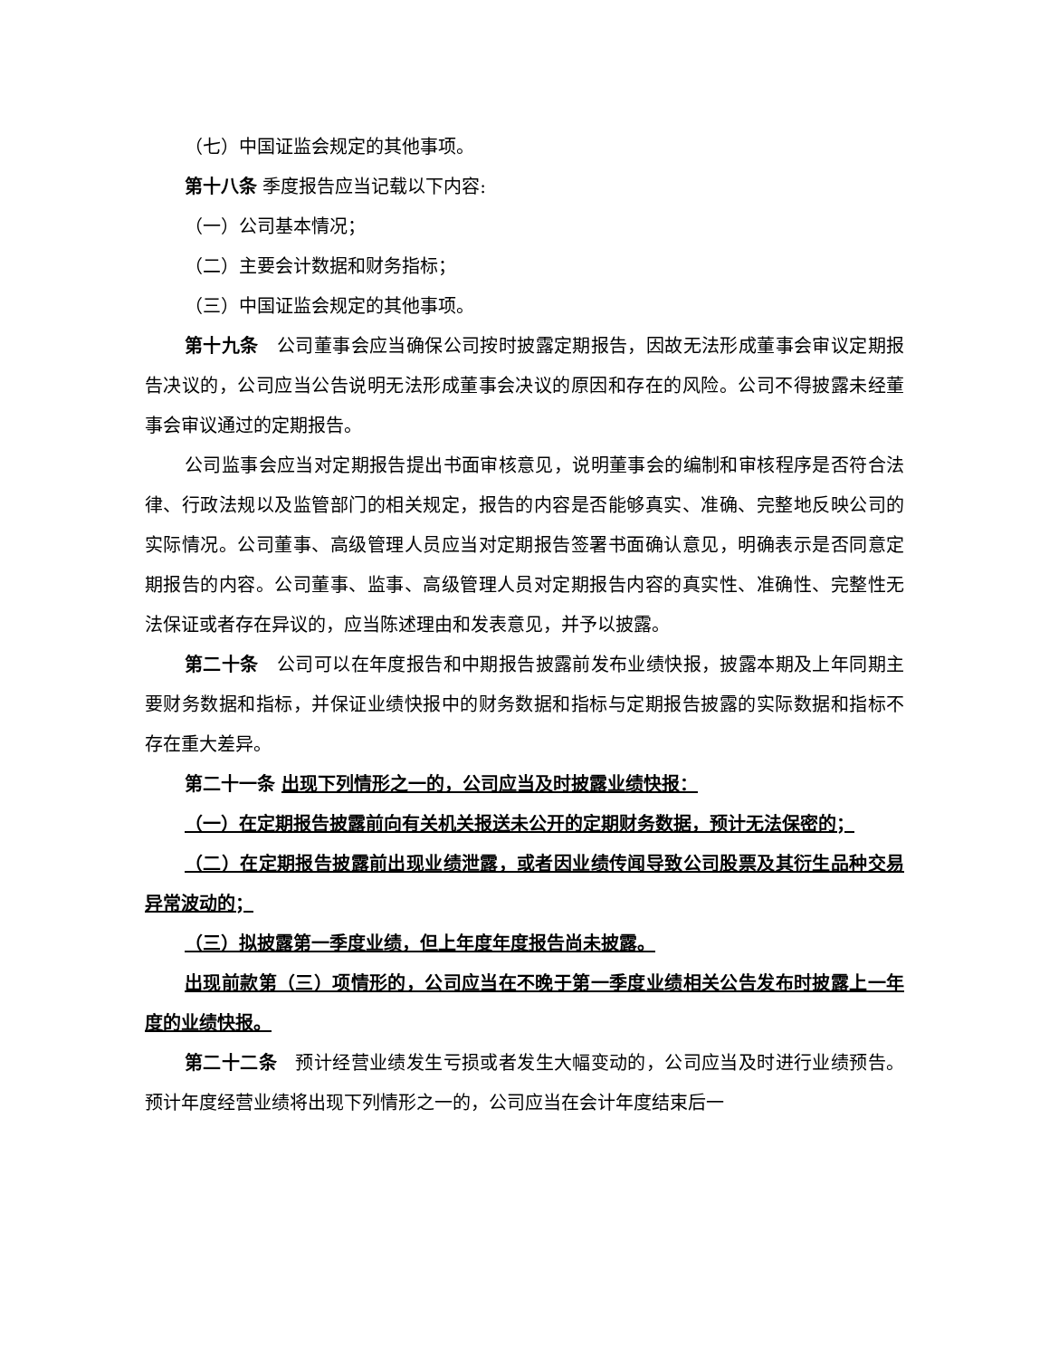（七）中国证监会规定的其他事项。
第十八条 季度报告应当记载以下内容:
（一）公司基本情况；
（二）主要会计数据和财务指标；
（三）中国证监会规定的其他事项。
第十九条　公司董事会应当确保公司按时披露定期报告，因故无法形成董事会审议定期报告决议的，公司应当公告说明无法形成董事会决议的原因和存在的风险。公司不得披露未经董事会审议通过的定期报告。
公司监事会应当对定期报告提出书面审核意见，说明董事会的编制和审核程序是否符合法律、行政法规以及监管部门的相关规定，报告的内容是否能够真实、准确、完整地反映公司的实际情况。公司董事、高级管理人员应当对定期报告签署书面确认意见，明确表示是否同意定期报告的内容。公司董事、监事、高级管理人员对定期报告内容的真实性、准确性、完整性无法保证或者存在异议的，应当陈述理由和发表意见，并予以披露。
第二十条　公司可以在年度报告和中期报告披露前发布业绩快报，披露本期及上年同期主要财务数据和指标，并保证业绩快报中的财务数据和指标与定期报告披露的实际数据和指标不存在重大差异。
第二十一条 出现下列情形之一的，公司应当及时披露业绩快报：
（一）在定期报告披露前向有关机关报送未公开的定期财务数据，预计无法保密的；
（二）在定期报告披露前出现业绩泄露，或者因业绩传闻导致公司股票及其衍生品种交易异常波动的；
（三）拟披露第一季度业绩，但上年度年度报告尚未披露。
出现前款第（三）项情形的，公司应当在不晚于第一季度业绩相关公告发布时披露上一年度的业绩快报。
第二十二条　预计经营业绩发生亏损或者发生大幅变动的，公司应当及时进行业绩预告。预计年度经营业绩将出现下列情形之一的，公司应当在会计年度结束后一